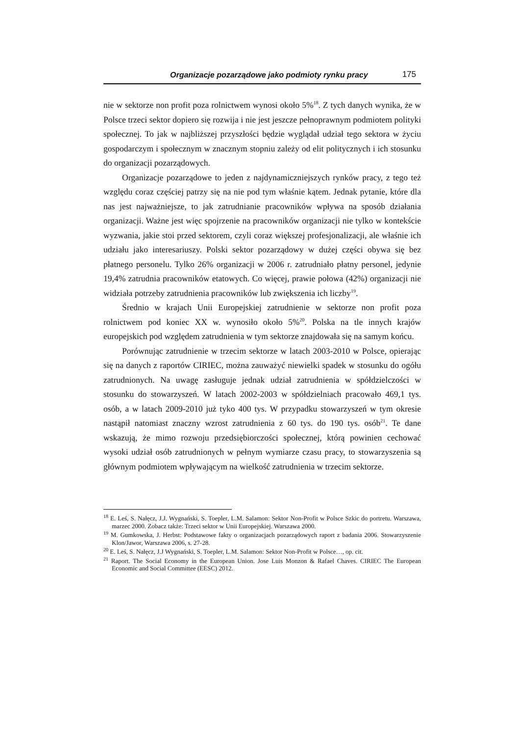Organizacje pozarządowe jako podmioty rynku pracy 175
nie w sektorze non profit poza rolnictwem wynosi około 5%<sup>18</sup>. Z tych danych wynika, że w Polsce trzeci sektor dopiero się rozwija i nie jest jeszcze pełnoprawnym podmiotem polityki społecznej. To jak w najbliższej przyszłości będzie wyglądał udział tego sektora w życiu gospodarczym i społecznym w znacznym stopniu zależy od elit politycznych i ich stosunku do organizacji pozarządowych.
Organizacje pozarządowe to jeden z najdynamiczniejszych rynków pracy, z tego też względu coraz częściej patrzy się na nie pod tym właśnie kątem. Jednak pytanie, które dla nas jest najważniejsze, to jak zatrudnianie pracowników wpływa na sposób działania organizacji. Ważne jest więc spojrzenie na pracowników organizacji nie tylko w kontekście wyzwania, jakie stoi przed sektorem, czyli coraz większej profesjonalizacji, ale właśnie ich udziału jako interesariuszy. Polski sektor pozarządowy w dużej części obywa się bez płatnego personelu. Tylko 26% organizacji w 2006 r. zatrudniało płatny personel, jedynie 19,4% zatrudnia pracowników etatowych. Co więcej, prawie połowa (42%) organizacji nie widziała potrzeby zatrudnienia pracowników lub zwiększenia ich liczby<sup>19</sup>.
Średnio w krajach Unii Europejskiej zatrudnienie w sektorze non profit poza rolnictwem pod koniec XX w. wynosiło około 5%<sup>20</sup>. Polska na tle innych krajów europejskich pod względem zatrudnienia w tym sektorze znajdowała się na samym końcu.
Porównując zatrudnienie w trzecim sektorze w latach 2003-2010 w Polsce, opierając się na danych z raportów CIRIEC, można zauważyć niewielki spadek w stosunku do ogółu zatrudnionych. Na uwagę zasługuje jednak udział zatrudnienia w spółdzielczości w stosunku do stowarzyszeń. W latach 2002-2003 w spółdzielniach pracowało 469,1 tys. osób, a w latach 2009-2010 już tyko 400 tys. W przypadku stowarzyszeń w tym okresie nastąpił natomiast znaczny wzrost zatrudnienia z 60 tys. do 190 tys. osób<sup>21</sup>. Te dane wskazują, że mimo rozwoju przedsiębiorczości społecznej, którą powinien cechować wysoki udział osób zatrudnionych w pełnym wymiarze czasu pracy, to stowarzyszenia są głównym podmiotem wpływającym na wielkość zatrudnienia w trzecim sektorze.
<sup>18</sup> E. Leś, S. Nałęcz, J.J. Wygnański, S. Toepler, L.M. Salamon: Sektor Non-Profit w Polsce Szkic do portretu. Warszawa, marzec 2000. Zobacz także: Trzeci sektor w Unii Europejskiej. Warszawa 2000.
<sup>19</sup> M. Gumkowska, J. Herbst: Podstawowe fakty o organizacjach pozarządowych raport z badania 2006. Stowarzyszenie Klon/Jawor, Warszawa 2006, s. 27-28.
<sup>20</sup> E. Leś, S. Nałęcz, J.J Wygnański, S. Toepler, L.M. Salamon: Sektor Non-Profit w Polsce…, op. cit.
<sup>21</sup> Raport. The Social Economy in the European Union. Jose Luis Monzon & Rafael Chaves. CIRIEC The European Economic and Social Committee (EESC) 2012.